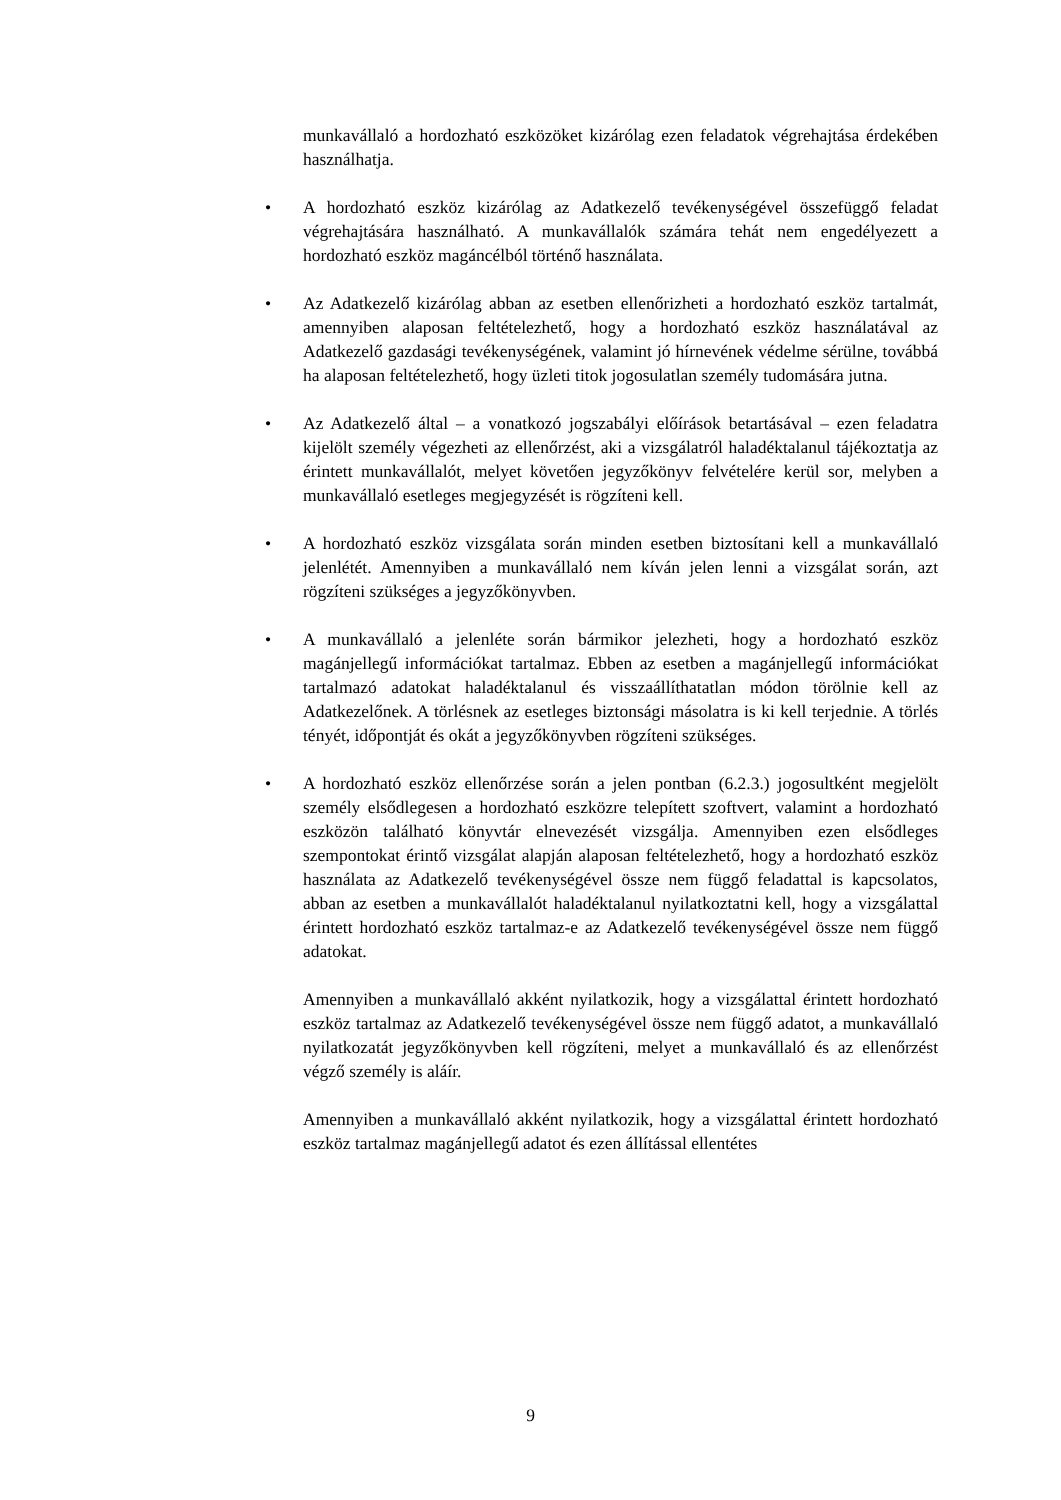munkavállaló a hordozható eszközöket kizárólag ezen feladatok végrehajtása érdekében használhatja.
• A hordozható eszköz kizárólag az Adatkezelő tevékenységével összefüggő feladat végrehajtására használható. A munkavállalók számára tehát nem engedélyezett a hordozható eszköz magáncélból történő használata.
• Az Adatkezelő kizárólag abban az esetben ellenőrizheti a hordozható eszköz tartalmát, amennyiben alaposan feltételezhető, hogy a hordozható eszköz használatával az Adatkezelő gazdasági tevékenységének, valamint jó hírnevének védelme sérülne, továbbá ha alaposan feltételezhető, hogy üzleti titok jogosulatlan személy tudomására jutna.
• Az Adatkezelő által – a vonatkozó jogszabályi előírások betartásával – ezen feladatra kijelölt személy végezheti az ellenőrzést, aki a vizsgálatról haladéktalanul tájékoztatja az érintett munkavállalót, melyet követően jegyzőkönyv felvételére kerül sor, melyben a munkavállaló esetleges megjegyzését is rögzíteni kell.
• A hordozható eszköz vizsgálata során minden esetben biztosítani kell a munkavállaló jelenlétét. Amennyiben a munkavállaló nem kíván jelen lenni a vizsgálat során, azt rögzíteni szükséges a jegyzőkönyvben.
• A munkavállaló a jelenléte során bármikor jelezheti, hogy a hordozható eszköz magánjellegű információkat tartalmaz. Ebben az esetben a magánjellegű információkat tartalmazó adatokat haladéktalanul és visszaállíthatatlan módon törölnie kell az Adatkezelőnek. A törlésnek az esetleges biztonsági másolatra is ki kell terjednie. A törlés tényét, időpontját és okát a jegyzőkönyvben rögzíteni szükséges.
• A hordozható eszköz ellenőrzése során a jelen pontban (6.2.3.) jogosultként megjelölt személy elsődlegesen a hordozható eszközre telepített szoftvert, valamint a hordozható eszközön található könyvtár elnevezését vizsgálja. Amennyiben ezen elsődleges szempontokat érintő vizsgálat alapján alaposan feltételezhető, hogy a hordozható eszköz használata az Adatkezelő tevékenységével össze nem függő feladattal is kapcsolatos, abban az esetben a munkavállalót haladéktalanul nyilatkoztatni kell, hogy a vizsgálattal érintett hordozható eszköz tartalmaz-e az Adatkezelő tevékenységével össze nem függő adatokat.
Amennyiben a munkavállaló akként nyilatkozik, hogy a vizsgálattal érintett hordozható eszköz tartalmaz az Adatkezelő tevékenységével össze nem függő adatot, a munkavállaló nyilatkozatát jegyzőkönyvben kell rögzíteni, melyet a munkavállaló és az ellenőrzést végző személy is aláír.
Amennyiben a munkavállaló akként nyilatkozik, hogy a vizsgálattal érintett hordozható eszköz tartalmaz magánjellegű adatot és ezen állítással ellentétes
9